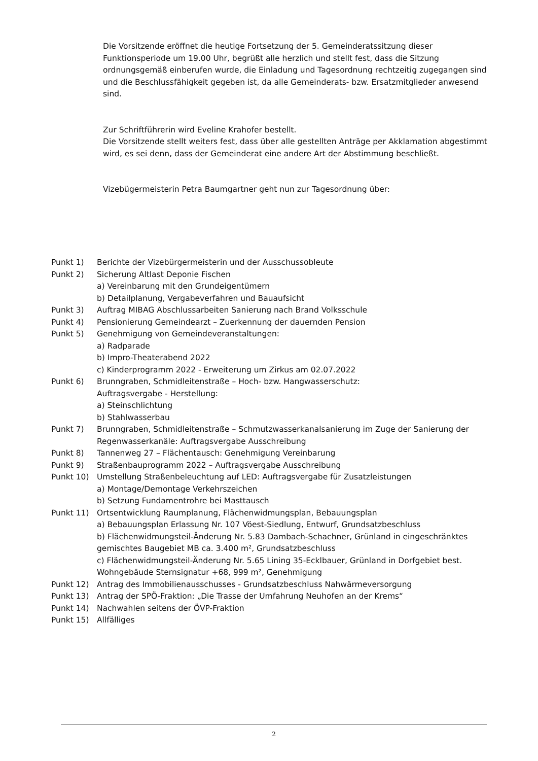Die Vorsitzende eröffnet die heutige Fortsetzung der 5. Gemeinderatssitzung dieser Funktionsperiode um 19.00 Uhr, begrüßt alle herzlich und stellt fest, dass die Sitzung ordnungsgemäß einberufen wurde, die Einladung und Tagesordnung rechtzeitig zugegangen sind und die Beschlussfähigkeit gegeben ist, da alle Gemeinderats- bzw. Ersatzmitglieder anwesend sind.
Zur Schriftführerin wird Eveline Krahofer bestellt.
Die Vorsitzende stellt weiters fest, dass über alle gestellten Anträge per Akklamation abgestimmt wird, es sei denn, dass der Gemeinderat eine andere Art der Abstimmung beschließt.
Vizebügermeisterin Petra Baumgartner geht nun zur Tagesordnung über:
Punkt 1) Berichte der Vizebürgermeisterin und der Ausschussobleute
Punkt 2) Sicherung Altlast Deponie Fischen
a) Vereinbarung mit den Grundeigentümern
b) Detailplanung, Vergabeverfahren und Bauaufsicht
Punkt 3) Auftrag MIBAG Abschlussarbeiten Sanierung nach Brand Volksschule
Punkt 4) Pensionierung Gemeindearzt – Zuerkennung der dauernden Pension
Punkt 5) Genehmigung von Gemeindeveranstaltungen:
a) Radparade
b) Impro-Theaterabend 2022
c) Kinderprogramm 2022 - Erweiterung um Zirkus am 02.07.2022
Punkt 6) Brunngraben, Schmidleitenstraße – Hoch- bzw. Hangwasserschutz:
Auftragsvergabe - Herstellung:
a) Steinschlichtung
b) Stahlwasserbau
Punkt 7) Brunngraben, Schmidleitenstraße – Schmutzwasserkanalsanierung im Zuge der Sanierung der Regenwasserkanäle: Auftragsvergabe Ausschreibung
Punkt 8) Tannenweg 27 – Flächentausch: Genehmigung Vereinbarung
Punkt 9) Straßenbauprogramm 2022 – Auftragsvergabe Ausschreibung
Punkt 10) Umstellung Straßenbeleuchtung auf LED: Auftragsvergabe für Zusatzleistungen
a) Montage/Demontage Verkehrszeichen
b) Setzung Fundamentrohre bei Masttausch
Punkt 11) Ortsentwicklung Raumplanung, Flächenwidmungsplan, Bebauungsplan
a) Bebauungsplan Erlassung Nr. 107 Vöest-Siedlung, Entwurf, Grundsatzbeschluss
b) Flächenwidmungsteil-Änderung Nr. 5.83 Dambach-Schachner, Grünland in eingeschränktes gemischtes Baugebiet MB ca. 3.400 m², Grundsatzbeschluss
c) Flächenwidmungsteil-Änderung Nr. 5.65 Lining 35-Ecklbauer, Grünland in Dorfgebiet best. Wohngebäude Sternsignatur +68, 999 m², Genehmigung
Punkt 12) Antrag des Immobilienausschusses - Grundsatzbeschluss Nahwärmeversorgung
Punkt 13) Antrag der SPÖ-Fraktion: „Die Trasse der Umfahrung Neuhofen an der Krems“
Punkt 14) Nachwahlen seitens der ÖVP-Fraktion
Punkt 15) Allfälliges
2